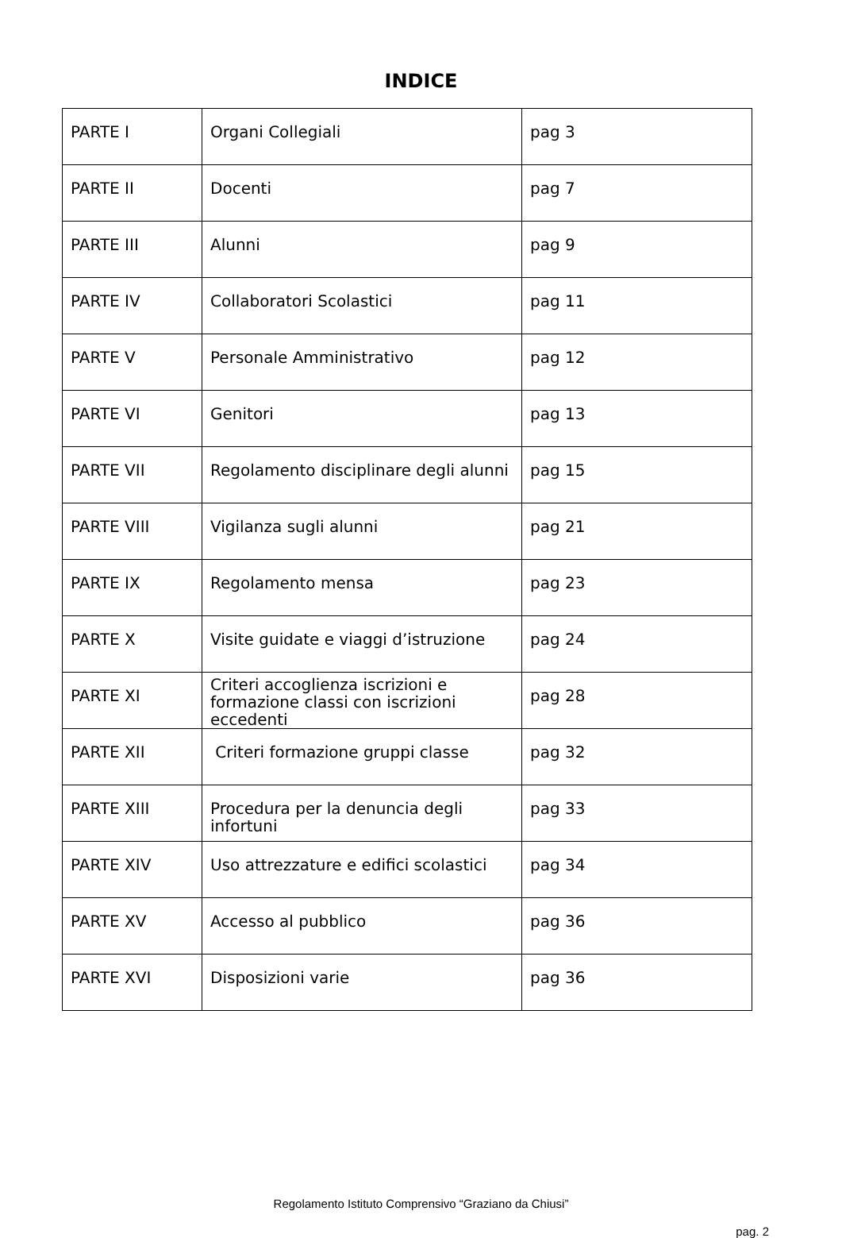INDICE
| PARTE I | Organi Collegiali | pag 3 |
| PARTE II | Docenti | pag 7 |
| PARTE III | Alunni | pag 9 |
| PARTE IV | Collaboratori Scolastici | pag 11 |
| PARTE V | Personale Amministrativo | pag 12 |
| PARTE VI | Genitori | pag 13 |
| PARTE VII | Regolamento disciplinare degli alunni | pag 15 |
| PARTE VIII | Vigilanza sugli alunni | pag 21 |
| PARTE IX | Regolamento mensa | pag 23 |
| PARTE X | Visite guidate e viaggi d’istruzione | pag 24 |
| PARTE XI | Criteri accoglienza iscrizioni e formazione classi con iscrizioni eccedenti | pag 28 |
| PARTE XII | Criteri formazione gruppi classe | pag 32 |
| PARTE XIII | Procedura per la denuncia degli infortuni | pag 33 |
| PARTE XIV | Uso attrezzature e edifici scolastici | pag 34 |
| PARTE XV | Accesso al pubblico | pag 36 |
| PARTE XVI | Disposizioni varie | pag 36 |
Regolamento Istituto Comprensivo “Graziano da Chiusi”
pag. 2